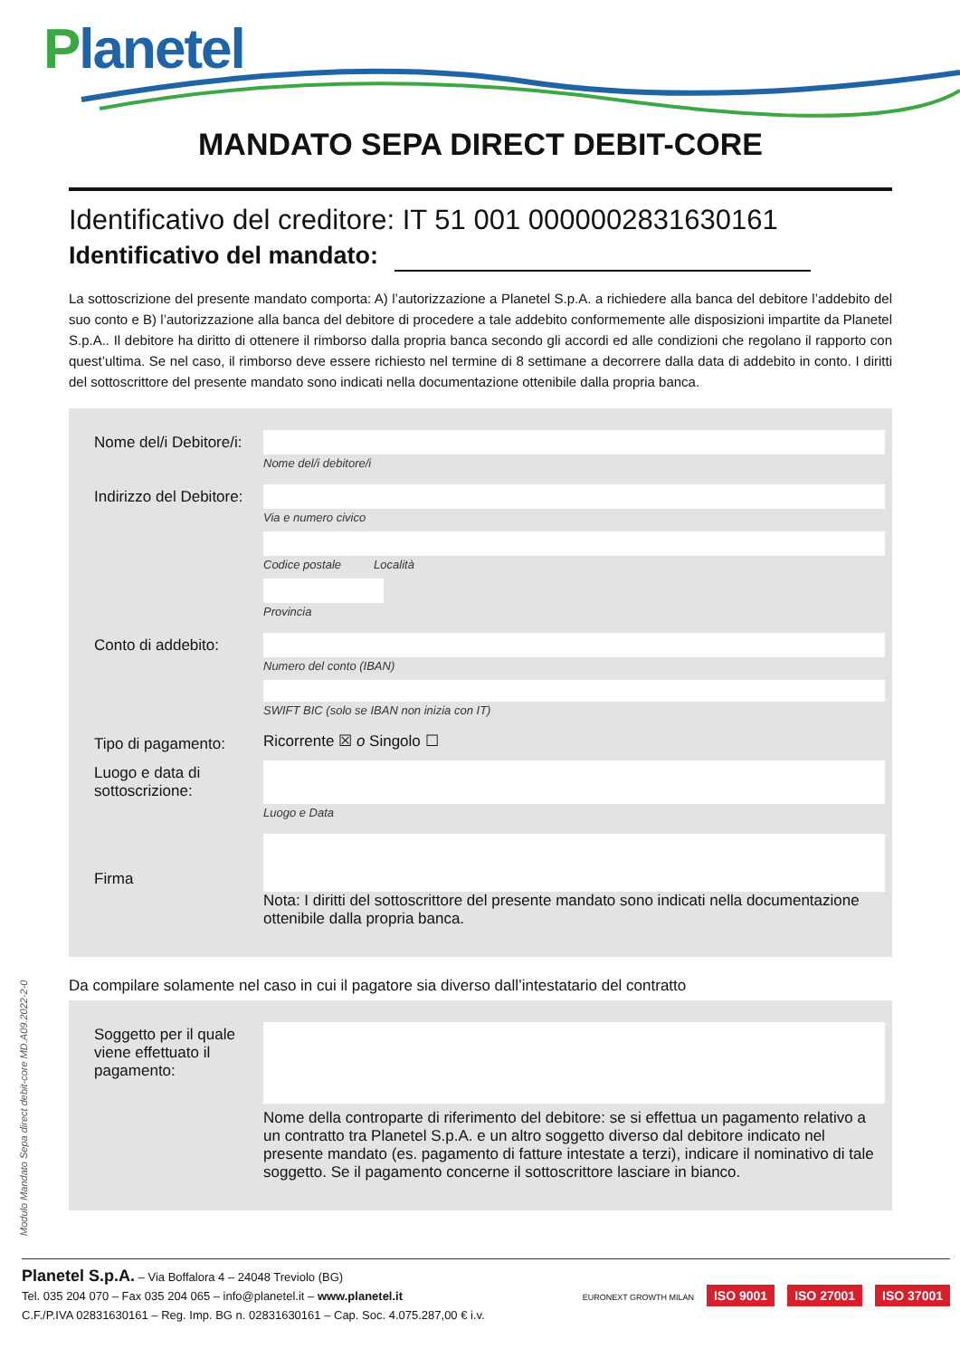Planetel
MANDATO SEPA DIRECT DEBIT-CORE
Identificativo del creditore: IT 51 001 0000002831630161
Identificativo del mandato:
La sottoscrizione del presente mandato comporta: A) l’autorizzazione a Planetel S.p.A. a richiedere alla banca del debitore l’addebito del suo conto e B) l’autorizzazione alla banca del debitore di procedere a tale addebito conformemente alle disposizioni impartite da Planetel S.p.A.. Il debitore ha diritto di ottenere il rimborso dalla propria banca secondo gli accordi ed alle condizioni che regolano il rapporto con quest’ultima. Se nel caso, il rimborso deve essere richiesto nel termine di 8 settimane a decorrere dalla data di addebito in conto. I diritti del sottoscrittore del presente mandato sono indicati nella documentazione ottenibile dalla propria banca.
Nome del/i Debitore/i:
Nome del/i debitore/i
Indirizzo del Debitore:
Via e numero civico
Codice postale Località
Provincia
Conto di addebito:
Numero del conto (IBAN)
SWIFT BIC (solo se IBAN non inizia con IT)
Tipo di pagamento:
Ricorrente ☒ o Singolo ☐
Luogo e data di sottoscrizione:
Luogo e Data
Firma
Nota: I diritti del sottoscrittore del presente mandato sono indicati nella documentazione ottenibile dalla propria banca.
Da compilare solamente nel caso in cui il pagatore sia diverso dall’intestatario del contratto
Soggetto per il quale viene effettuato il pagamento:
Nome della controparte di riferimento del debitore: se si effettua un pagamento relativo a un contratto tra Planetel S.p.A. e un altro soggetto diverso dal debitore indicato nel presente mandato (es. pagamento di fatture intestate a terzi), indicare il nominativo di tale soggetto. Se il pagamento concerne il sottoscrittore lasciare in bianco.
Modulo Mandato Sepa direct debit-core MD.A09.2022-2-0
Planetel S.p.A. – Via Boffalora 4 – 24048 Treviolo (BG)
Tel. 035 204 070 – Fax 035 204 065 – info@planetel.it – www.planetel.it
C.F./P.IVA 02831630161 – Reg. Imp. BG n. 02831630161 – Cap. Soc. 4.075.287,00 € i.v.
EURONEXT GROWTH MILAN ISO 9001 ISO 27001 ISO 37001